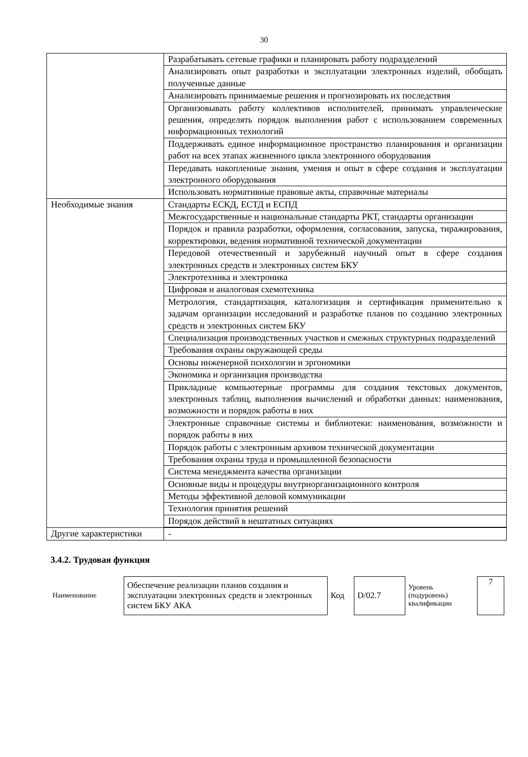30
| | Разрабатывать сетевые графики и планировать работу подразделений |
| | Анализировать опыт разработки и эксплуатации электронных изделий, обобщать полученные данные |
| | Анализировать принимаемые решения и прогнозировать их последствия |
| | Организовывать работу коллективов исполнителей, принимать управленческие решения, определять порядок выполнения работ с использованием современных информационных технологий |
| | Поддерживать единое информационное пространство планирования и организации работ на всех этапах жизненного цикла электронного оборудования |
| | Передавать накопленные знания, умения и опыт в сфере создания и эксплуатации электронного оборудования |
| | Использовать нормативные правовые акты, справочные материалы |
| Необходимые знания | Стандарты ЕСКД, ЕСТД и ЕСПД |
| | Межгосударственные и национальные стандарты РКТ, стандарты организации |
| | Порядок и правила разработки, оформления, согласования, запуска, тиражирования, корректировки, ведения нормативной технической документации |
| | Передовой отечественный и зарубежный научный опыт в сфере создания электронных средств и электронных систем БКУ |
| | Электротехника и электроника |
| | Цифровая и аналоговая схемотехника |
| | Метрология, стандартизация, каталогизация и сертификация применительно к задачам организации исследований и разработке планов по созданию электронных средств и электронных систем БКУ |
| | Специализация производственных участков и смежных структурных подразделений |
| | Требования охраны окружающей среды |
| | Основы инженерной психологии и эргономики |
| | Экономика и организация производства |
| | Прикладные компьютерные программы для создания текстовых документов, электронных таблиц, выполнения вычислений и обработки данных: наименования, возможности и порядок работы в них |
| | Электронные справочные системы и библиотеки: наименования, возможности и порядок работы в них |
| | Порядок работы с электронным архивом технической документации |
| | Требования охраны труда и промышленной безопасности |
| | Система менеджмента качества организации |
| | Основные виды и процедуры внутриорганизационного контроля |
| | Методы эффективной деловой коммуникации |
| | Технология принятия решений |
| | Порядок действий в нештатных ситуациях |
| Другие характеристики | - |
3.4.2. Трудовая функция
| Наименование | Обеспечение реализации планов создания и эксплуатации электронных средств и электронных систем БКУ АКА | Код | D/02.7 | Уровень (подуровень) квалификации | 7 |